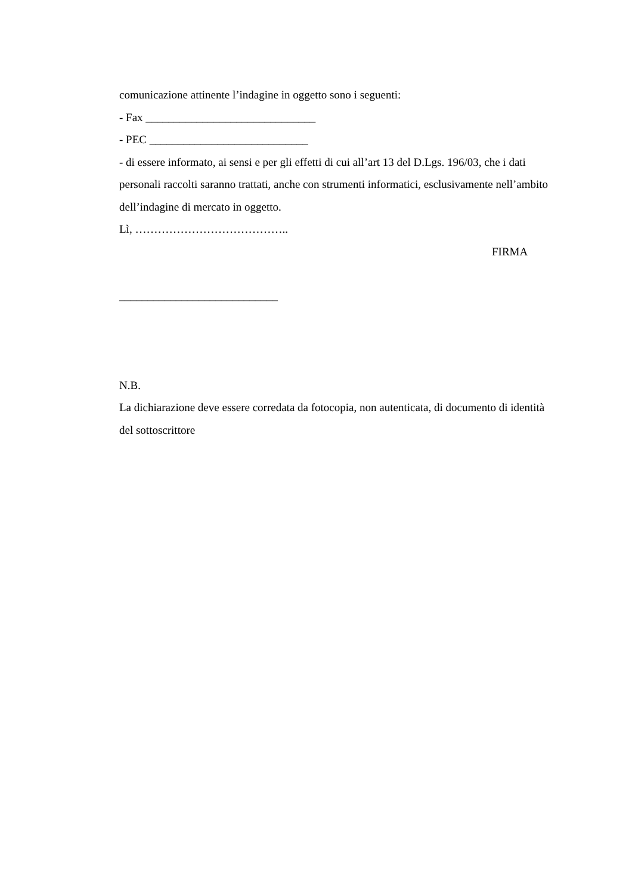comunicazione attinente l’indagine in oggetto sono i seguenti:
- Fax ______________________________
- PEC ____________________________
- di essere informato, ai sensi e per gli effetti di cui all’art 13 del D.Lgs. 196/03, che i dati personali raccolti saranno trattati, anche con strumenti informatici, esclusivamente nell’ambito dell’indagine di mercato in oggetto.
Lì, …………………………………..
FIRMA
____________________________
N.B.
La dichiarazione deve essere corredata da fotocopia, non autenticata, di documento di identità del sottoscrittore